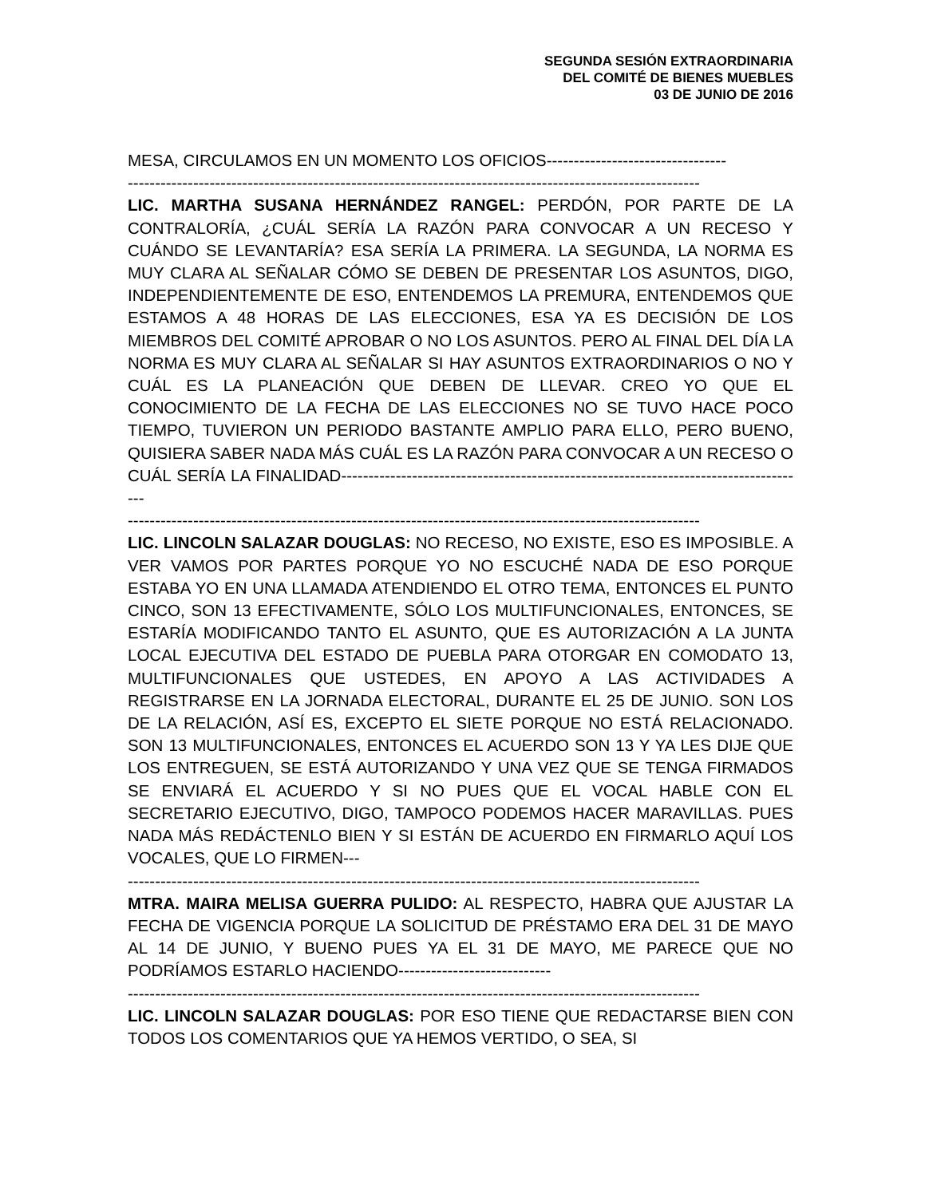SEGUNDA SESIÓN EXTRAORDINARIA
DEL COMITÉ DE BIENES MUEBLES
03 DE JUNIO DE 2016
MESA, CIRCULAMOS EN UN MOMENTO LOS OFICIOS---------------------------------
---------------------------------------------------------------------------------------------------------
LIC. MARTHA SUSANA HERNÁNDEZ RANGEL: PERDÓN, POR PARTE DE LA CONTRALORÍA, ¿CUÁL SERÍA LA RAZÓN PARA CONVOCAR A UN RECESO Y CUÁNDO SE LEVANTARÍA? ESA SERÍA LA PRIMERA. LA SEGUNDA, LA NORMA ES MUY CLARA AL SEÑALAR CÓMO SE DEBEN DE PRESENTAR LOS ASUNTOS, DIGO, INDEPENDIENTEMENTE DE ESO, ENTENDEMOS LA PREMURA, ENTENDEMOS QUE ESTAMOS A 48 HORAS DE LAS ELECCIONES, ESA YA ES DECISIÓN DE LOS MIEMBROS DEL COMITÉ APROBAR O NO LOS ASUNTOS. PERO AL FINAL DEL DÍA LA NORMA ES MUY CLARA AL SEÑALAR SI HAY ASUNTOS EXTRAORDINARIOS O NO Y CUÁL ES LA PLANEACIÓN QUE DEBEN DE LLEVAR. CREO YO QUE EL CONOCIMIENTO DE LA FECHA DE LAS ELECCIONES NO SE TUVO HACE POCO TIEMPO, TUVIERON UN PERIODO BASTANTE AMPLIO PARA ELLO, PERO BUENO, QUISIERA SABER NADA MÁS CUÁL ES LA RAZÓN PARA CONVOCAR A UN RECESO O CUÁL SERÍA LA FINALIDAD--------------------------------------------------------------------------------------
---------------------------------------------------------------------------------------------------------
LIC. LINCOLN SALAZAR DOUGLAS: NO RECESO, NO EXISTE, ESO ES IMPOSIBLE. A VER VAMOS POR PARTES PORQUE YO NO ESCUCHÉ NADA DE ESO PORQUE ESTABA YO EN UNA LLAMADA ATENDIENDO EL OTRO TEMA, ENTONCES EL PUNTO CINCO, SON 13 EFECTIVAMENTE, SÓLO LOS MULTIFUNCIONALES, ENTONCES, SE ESTARÍA MODIFICANDO TANTO EL ASUNTO, QUE ES AUTORIZACIÓN A LA JUNTA LOCAL EJECUTIVA DEL ESTADO DE PUEBLA PARA OTORGAR EN COMODATO 13, MULTIFUNCIONALES QUE USTEDES, EN APOYO A LAS ACTIVIDADES A REGISTRARSE EN LA JORNADA ELECTORAL, DURANTE EL 25 DE JUNIO. SON LOS DE LA RELACIÓN, ASÍ ES, EXCEPTO EL SIETE PORQUE NO ESTÁ RELACIONADO. SON 13 MULTIFUNCIONALES, ENTONCES EL ACUERDO SON 13 Y YA LES DIJE QUE LOS ENTREGUEN, SE ESTÁ AUTORIZANDO Y UNA VEZ QUE SE TENGA FIRMADOS SE ENVIARÁ EL ACUERDO Y SI NO PUES QUE EL VOCAL HABLE CON EL SECRETARIO EJECUTIVO, DIGO, TAMPOCO PODEMOS HACER MARAVILLAS. PUES NADA MÁS REDÁCTENLO BIEN Y SI ESTÁN DE ACUERDO EN FIRMARLO AQUÍ LOS VOCALES, QUE LO FIRMEN---
---------------------------------------------------------------------------------------------------------
MTRA. MAIRA MELISA GUERRA PULIDO: AL RESPECTO, HABRA QUE AJUSTAR LA FECHA DE VIGENCIA PORQUE LA SOLICITUD DE PRÉSTAMO ERA DEL 31 DE MAYO AL 14 DE JUNIO, Y BUENO PUES YA EL 31 DE MAYO, ME PARECE QUE NO PODRÍAMOS ESTARLO HACIENDO----------------------------
---------------------------------------------------------------------------------------------------------
LIC. LINCOLN SALAZAR DOUGLAS: POR ESO TIENE QUE REDACTARSE BIEN CON TODOS LOS COMENTARIOS QUE YA HEMOS VERTIDO, O SEA, SI